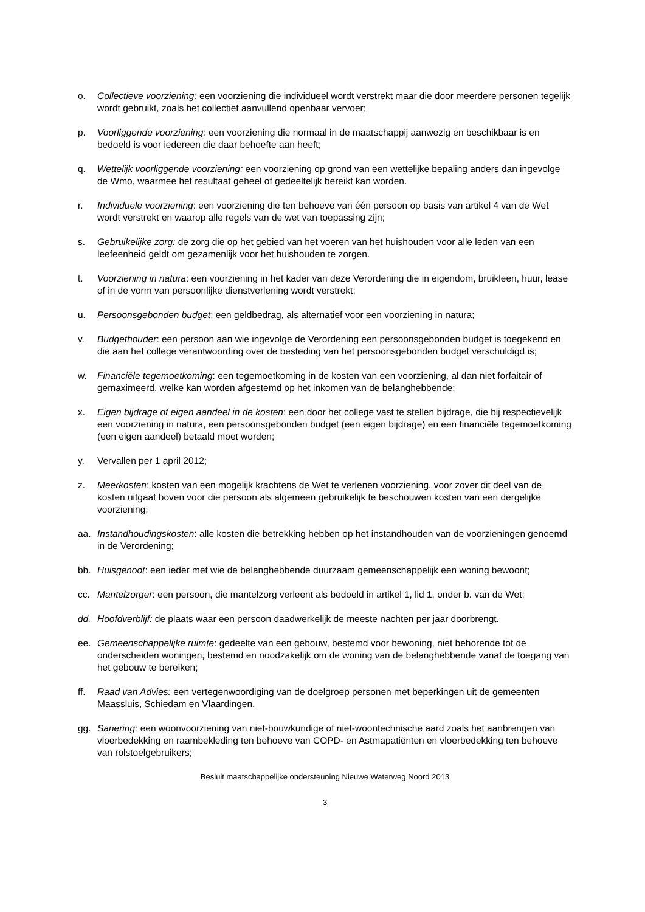o. Collectieve voorziening: een voorziening die individueel wordt verstrekt maar die door meerdere personen tegelijk wordt gebruikt, zoals het collectief aanvullend openbaar vervoer;
p. Voorliggende voorziening: een voorziening die normaal in de maatschappij aanwezig en beschikbaar is en bedoeld is voor iedereen die daar behoefte aan heeft;
q. Wettelijk voorliggende voorziening; een voorziening op grond van een wettelijke bepaling anders dan ingevolge de Wmo, waarmee het resultaat geheel of gedeeltelijk bereikt kan worden.
r. Individuele voorziening: een voorziening die ten behoeve van één persoon op basis van artikel 4 van de Wet wordt verstrekt en waarop alle regels van de wet van toepassing zijn;
s. Gebruikelijke zorg: de zorg die op het gebied van het voeren van het huishouden voor alle leden van een leefeenheid geldt om gezamenlijk voor het huishouden te zorgen.
t. Voorziening in natura: een voorziening in het kader van deze Verordening die in eigendom, bruikleen, huur, lease of in de vorm van persoonlijke dienstverlening wordt verstrekt;
u. Persoonsgebonden budget: een geldbedrag, als alternatief voor een voorziening in natura;
v. Budgethouder: een persoon aan wie ingevolge de Verordening een persoonsgebonden budget is toegekend en die aan het college verantwoording over de besteding van het persoonsgebonden budget verschuldigd is;
w. Financiële tegemoetkoming: een tegemoetkoming in de kosten van een voorziening, al dan niet forfaitair of gemaximeerd, welke kan worden afgestemd op het inkomen van de belanghebbende;
x. Eigen bijdrage of eigen aandeel in de kosten: een door het college vast te stellen bijdrage, die bij respectievelijk een voorziening in natura, een persoonsgebonden budget (een eigen bijdrage) en een financiële tegemoetkoming (een eigen aandeel) betaald moet worden;
y. Vervallen per 1 april 2012;
z. Meerkosten: kosten van een mogelijk krachtens de Wet te verlenen voorziening, voor zover dit deel van de kosten uitgaat boven voor die persoon als algemeen gebruikelijk te beschouwen kosten van een dergelijke voorziening;
aa. Instandhoudingskosten: alle kosten die betrekking hebben op het instandhouden van de voorzieningen genoemd in de Verordening;
bb. Huisgenoot: een ieder met wie de belanghebbende duurzaam gemeenschappelijk een woning bewoont;
cc. Mantelzorger: een persoon, die mantelzorg verleent als bedoeld in artikel 1, lid 1, onder b. van de Wet;
dd. Hoofdverblijf: de plaats waar een persoon daadwerkelijk de meeste nachten per jaar doorbrengt.
ee. Gemeenschappelijke ruimte: gedeelte van een gebouw, bestemd voor bewoning, niet behorende tot de onderscheiden woningen, bestemd en noodzakelijk om de woning van de belanghebbende vanaf de toegang van het gebouw te bereiken;
ff. Raad van Advies: een vertegenwoordiging van de doelgroep personen met beperkingen uit de gemeenten Maassluis, Schiedam en Vlaardingen.
gg. Sanering: een woonvoorziening van niet-bouwkundige of niet-woontechnische aard zoals het aanbrengen van vloerbedekking en raambekleding ten behoeve van COPD- en Astmapatiënten en vloerbedekking ten behoeve van rolstoelgebruikers;
Besluit maatschappelijke ondersteuning Nieuwe Waterweg Noord 2013
3